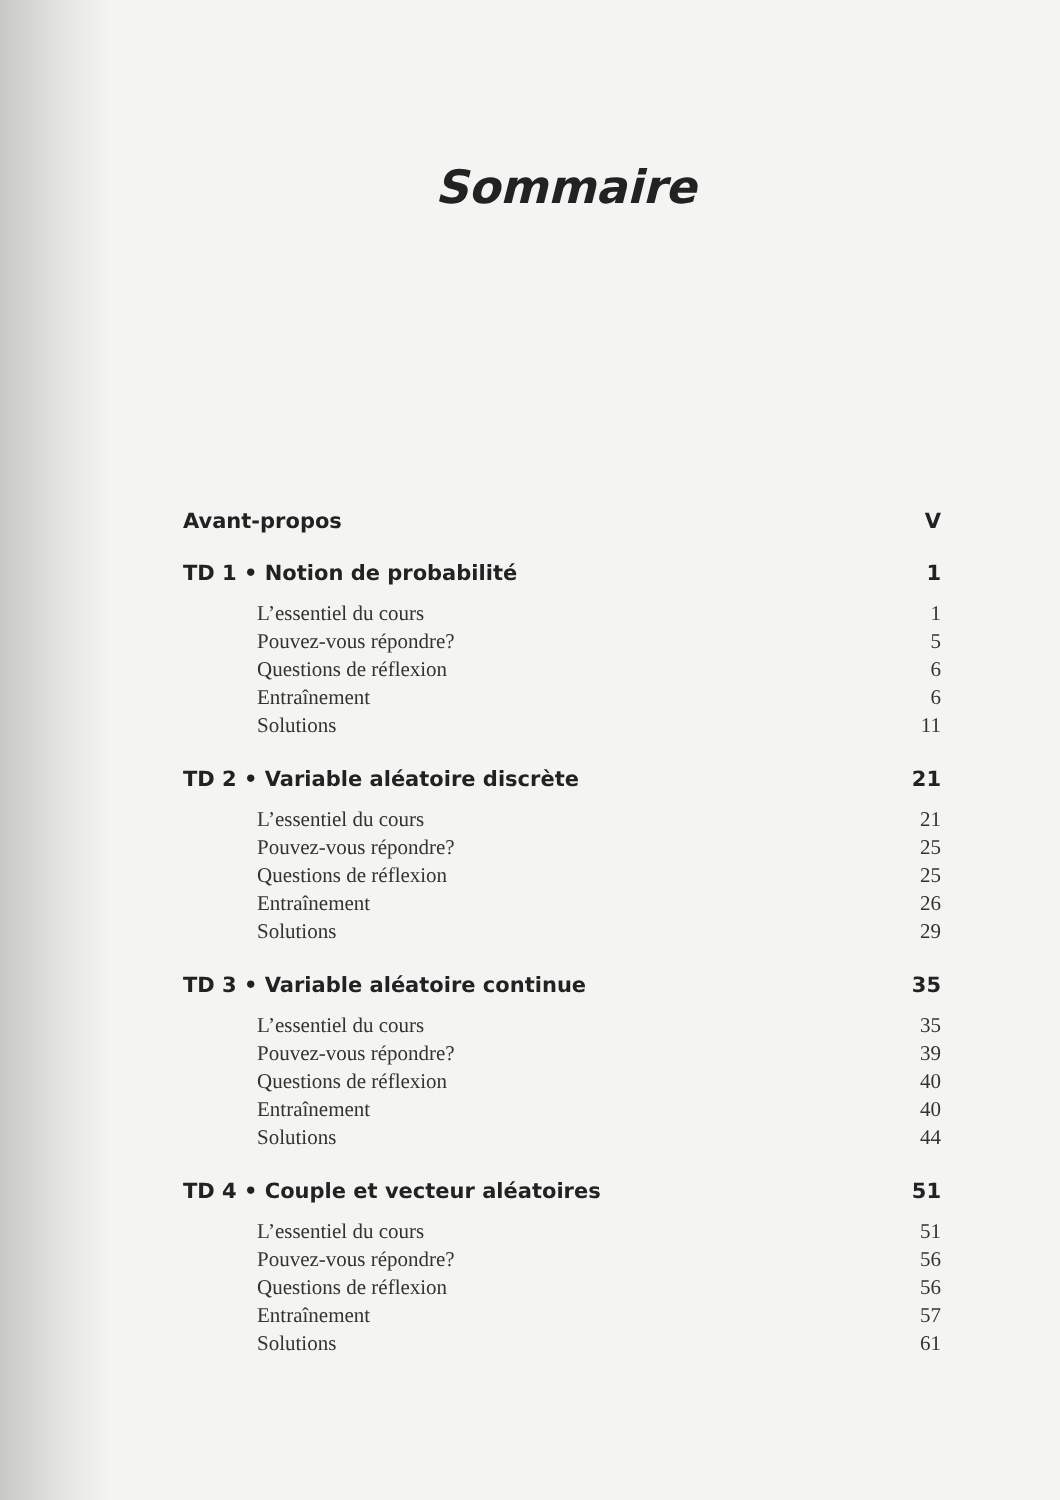Sommaire
Avant-propos V
TD 1 • Notion de probabilité 1
L’essentiel du cours 1
Pouvez-vous répondre? 5
Questions de réflexion 6
Entraînement 6
Solutions 11
TD 2 • Variable aléatoire discrète 21
L’essentiel du cours 21
Pouvez-vous répondre? 25
Questions de réflexion 25
Entraînement 26
Solutions 29
TD 3 • Variable aléatoire continue 35
L’essentiel du cours 35
Pouvez-vous répondre? 39
Questions de réflexion 40
Entraînement 40
Solutions 44
TD 4 • Couple et vecteur aléatoires 51
L’essentiel du cours 51
Pouvez-vous répondre? 56
Questions de réflexion 56
Entraînement 57
Solutions 61